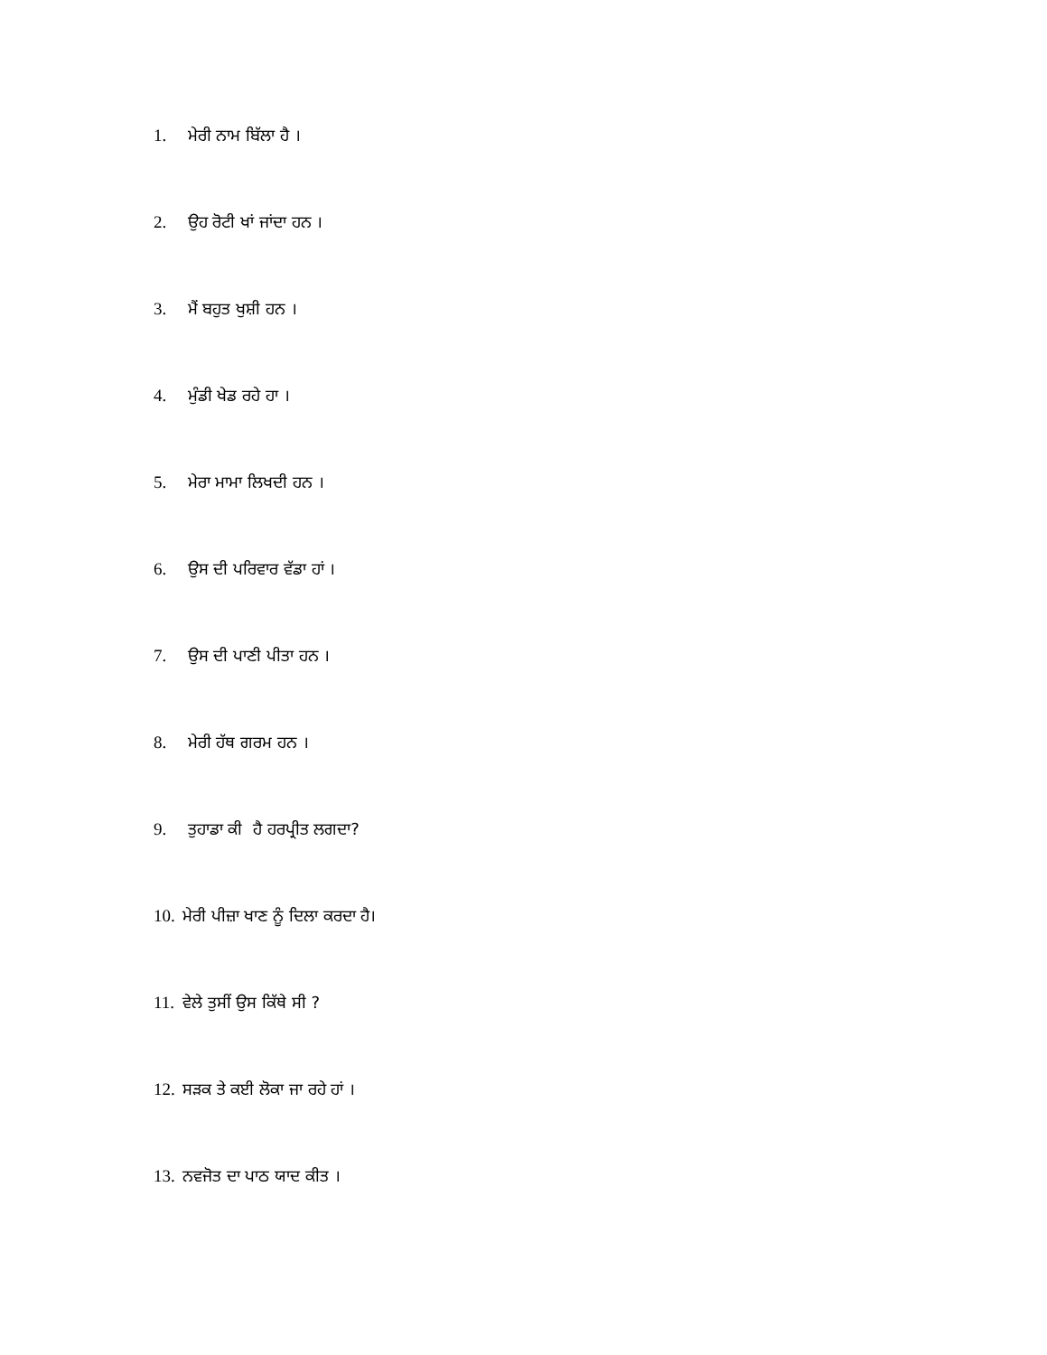1. ਮੇਰੀ ਨਾਮ ਬਿੱਲਾ ਹੈ ।
2. ਉਹ ਰੋਟੀ ਖਾਂ ਜਾਂਦਾ ਹਨ ।
3. ਮੈਂ ਬਹੁਤ ਖੁਸ਼ੀ ਹਨ ।
4. ਮੁੰਡੀ ਖੇਡ ਰਹੇ ਹਾ ।
5. ਮੇਰਾ ਮਾਮਾ ਲਿਖਦੀ ਹਨ ।
6. ਉਸ ਦੀ ਪਰਿਵਾਰ ਵੱਡਾ ਹਾਂ ।
7. ਉਸ ਦੀ ਪਾਣੀ ਪੀਤਾ ਹਨ ।
8. ਮੇਰੀ ਹੱਥ ਗਰਮ ਹਨ ।
9. ਤੁਹਾਡਾ ਕੀ ਹੈ ਹਰਪ੍ਰੀਤ ਲਗਦਾ?
10. ਮੇਰੀ ਪੀਜ਼ਾ ਖਾਣ ਨੂੰ ਦਿਲਾ ਕਰਦਾ ਹੈ।
11. ਵੇਲੇ ਤੁਸੀਂ ਉਸ ਕਿੱਥੇ ਸੀ ?
12. ਸੜਕ ਤੇ ਕਈ ਲੋਕਾ ਜਾ ਰਹੇ ਹਾਂ ।
13. ਨਵਜੋਤ ਦਾ ਪਾਠ ਯਾਦ ਕੀਤ ।